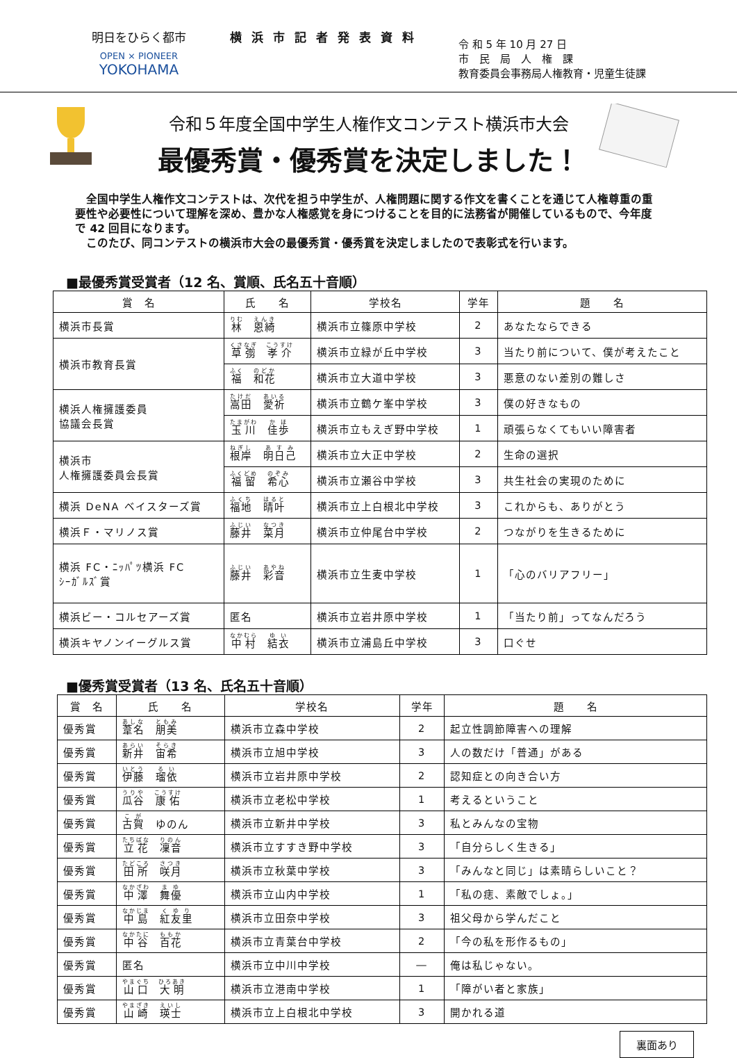明日をひらく都市
OPEN × PIONEER
YOKOHAMA
横浜市記者発表資料
令 和 5 年 10 月 27 日
市　民　局　人　権　課
教育委員会事務局人権教育・児童生徒課
令和５年度全国中学生人権作文コンテスト横浜市大会
最優秀賞・優秀賞を決定しました！
　全国中学生人権作文コンテストは、次代を担う中学生が、人権問題に関する作文を書くことを通じて人権尊重の重要性や必要性について理解を深め、豊かな人権感覚を身につけることを目的に法務省が開催しているもので、今年度で 42 回目になります。
　このたび、同コンテストの横浜市大会の最優秀賞・優秀賞を決定しましたので表彰式を行います。
■最優秀賞受賞者（12 名、賞順、氏名五十音順）
| 賞 名 | 氏 名 | 学校名 | 学年 | 題 名 |
| --- | --- | --- | --- | --- |
| 横浜市長賞 | 林 恩綺 | 横浜市立篠原中学校 | 2 | あなたならできる |
| 横浜市教育長賞 | 草彅 孝介 | 横浜市立緑が丘中学校 | 3 | 当たり前について、僕が考えたこと |
| | 福 和花 | 横浜市立大道中学校 | 3 | 悪意のない差別の難しさ |
| 横浜人権擁護委員 協議会長賞 | 嵩田 愛祈 | 横浜市立鶴ケ峯中学校 | 3 | 僕の好きなもの |
| | 玉川 佳歩 | 横浜市立もえぎ野中学校 | 1 | 頑張らなくてもいい障害者 |
| 横浜市 人権擁護委員会長賞 | 根岸 明日己 | 横浜市立大正中学校 | 2 | 生命の選択 |
| | 福留 希心 | 横浜市立瀬谷中学校 | 3 | 共生社会の実現のために |
| 横浜 DeNA ベイスターズ賞 | 福地 晴叶 | 横浜市立上白根北中学校 | 3 | これからも、ありがとう |
| 横浜Ｆ・マリノス賞 | 藤井 菜月 | 横浜市立仲尾台中学校 | 2 | つながりを生きるために |
| 横浜 FC・ﾆｯﾊﾟﾂ横浜 FC ｼｰｶﾞﾙｽﾞ賞 | 藤井 彩音 | 横浜市立生麦中学校 | 1 | 「心のバリアフリー」 |
| 横浜ビー・コルセアーズ賞 | 匿名 | 横浜市立岩井原中学校 | 1 | 「当たり前」ってなんだろう |
| 横浜キヤノンイーグルス賞 | 中村 結衣 | 横浜市立浦島丘中学校 | 3 | 口ぐせ |
■優秀賞受賞者（13 名、氏名五十音順）
| 賞 名 | 氏 名 | 学校名 | 学年 | 題 名 |
| --- | --- | --- | --- | --- |
| 優秀賞 | 葦名 朋美 | 横浜市立森中学校 | 2 | 起立性調節障害への理解 |
| 優秀賞 | 新井 宙希 | 横浜市立旭中学校 | 3 | 人の数だけ「普通」がある |
| 優秀賞 | 伊藤 瑠依 | 横浜市立岩井原中学校 | 2 | 認知症との向き合い方 |
| 優秀賞 | 瓜谷 康佑 | 横浜市立老松中学校 | 1 | 考えるということ |
| 優秀賞 | 古賀 ゆのん | 横浜市立新井中学校 | 3 | 私とみんなの宝物 |
| 優秀賞 | 立花 凜音 | 横浜市立すすき野中学校 | 3 | 「自分らしく生きる」 |
| 優秀賞 | 田所 咲月 | 横浜市立秋葉中学校 | 3 | 「みんなと同じ」は素晴らしいこと？ |
| 優秀賞 | 中澤 舞優 | 横浜市立山内中学校 | 1 | 「私の痣、素敵でしょ。」 |
| 優秀賞 | 中島 紅友里 | 横浜市立田奈中学校 | 3 | 祖父母から学んだこと |
| 優秀賞 | 中谷 百花 | 横浜市立青葉台中学校 | 2 | 「今の私を形作るもの」 |
| 優秀賞 | 匿名 | 横浜市立中川中学校 | ― | 俺は私じゃない。 |
| 優秀賞 | 山口 大明 | 横浜市立港南中学校 | 1 | 「障がい者と家族」 |
| 優秀賞 | 山崎 瑛士 | 横浜市立上白根北中学校 | 3 | 開かれる道 |
裏面あり